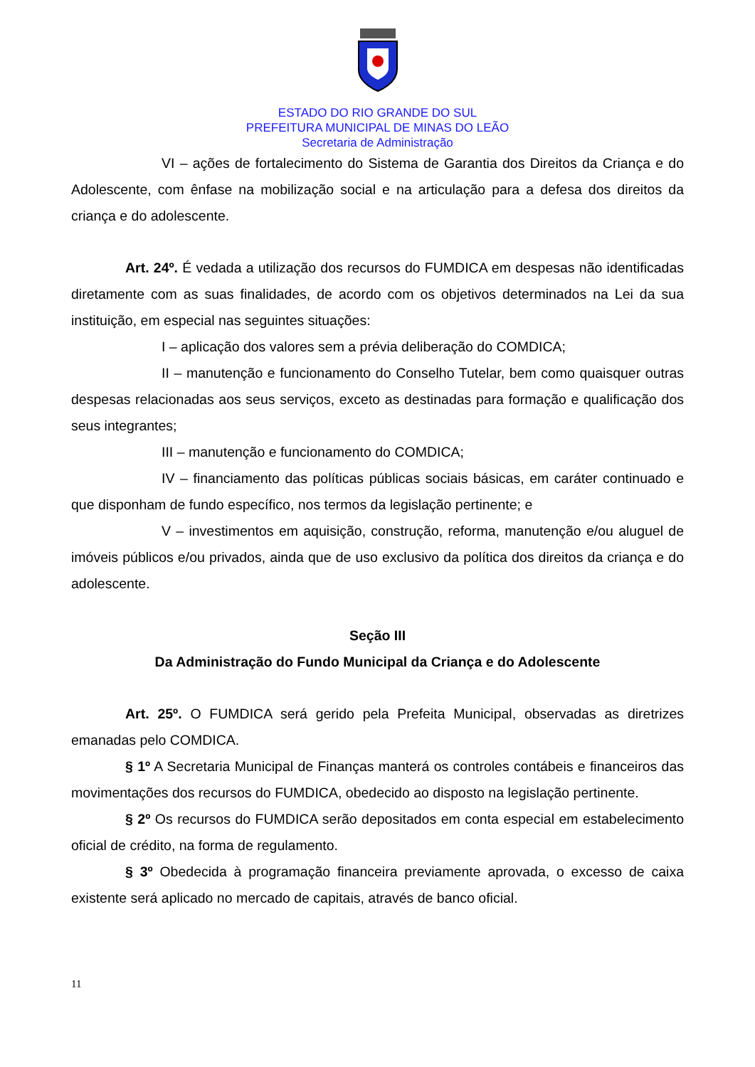ESTADO DO RIO GRANDE DO SUL
PREFEITURA MUNICIPAL DE MINAS DO LEÃO
Secretaria de Administração
VI – ações de fortalecimento do Sistema de Garantia dos Direitos da Criança e do Adolescente, com ênfase na mobilização social e na articulação para a defesa dos direitos da criança e do adolescente.
Art. 24º. É vedada a utilização dos recursos do FUMDICA em despesas não identificadas diretamente com as suas finalidades, de acordo com os objetivos determinados na Lei da sua instituição, em especial nas seguintes situações:
I – aplicação dos valores sem a prévia deliberação do COMDICA;
II – manutenção e funcionamento do Conselho Tutelar, bem como quaisquer outras despesas relacionadas aos seus serviços, exceto as destinadas para formação e qualificação dos seus integrantes;
III – manutenção e funcionamento do COMDICA;
IV – financiamento das políticas públicas sociais básicas, em caráter continuado e que disponham de fundo específico, nos termos da legislação pertinente; e
V – investimentos em aquisição, construção, reforma, manutenção e/ou aluguel de imóveis públicos e/ou privados, ainda que de uso exclusivo da política dos direitos da criança e do adolescente.
Seção III
Da Administração do Fundo Municipal da Criança e do Adolescente
Art. 25º. O FUMDICA será gerido pela Prefeita Municipal, observadas as diretrizes emanadas pelo COMDICA.
§ 1º A Secretaria Municipal de Finanças manterá os controles contábeis e financeiros das movimentações dos recursos do FUMDICA, obedecido ao disposto na legislação pertinente.
§ 2º Os recursos do FUMDICA serão depositados em conta especial em estabelecimento oficial de crédito, na forma de regulamento.
§ 3º Obedecida à programação financeira previamente aprovada, o excesso de caixa existente será aplicado no mercado de capitais, através de banco oficial.
11